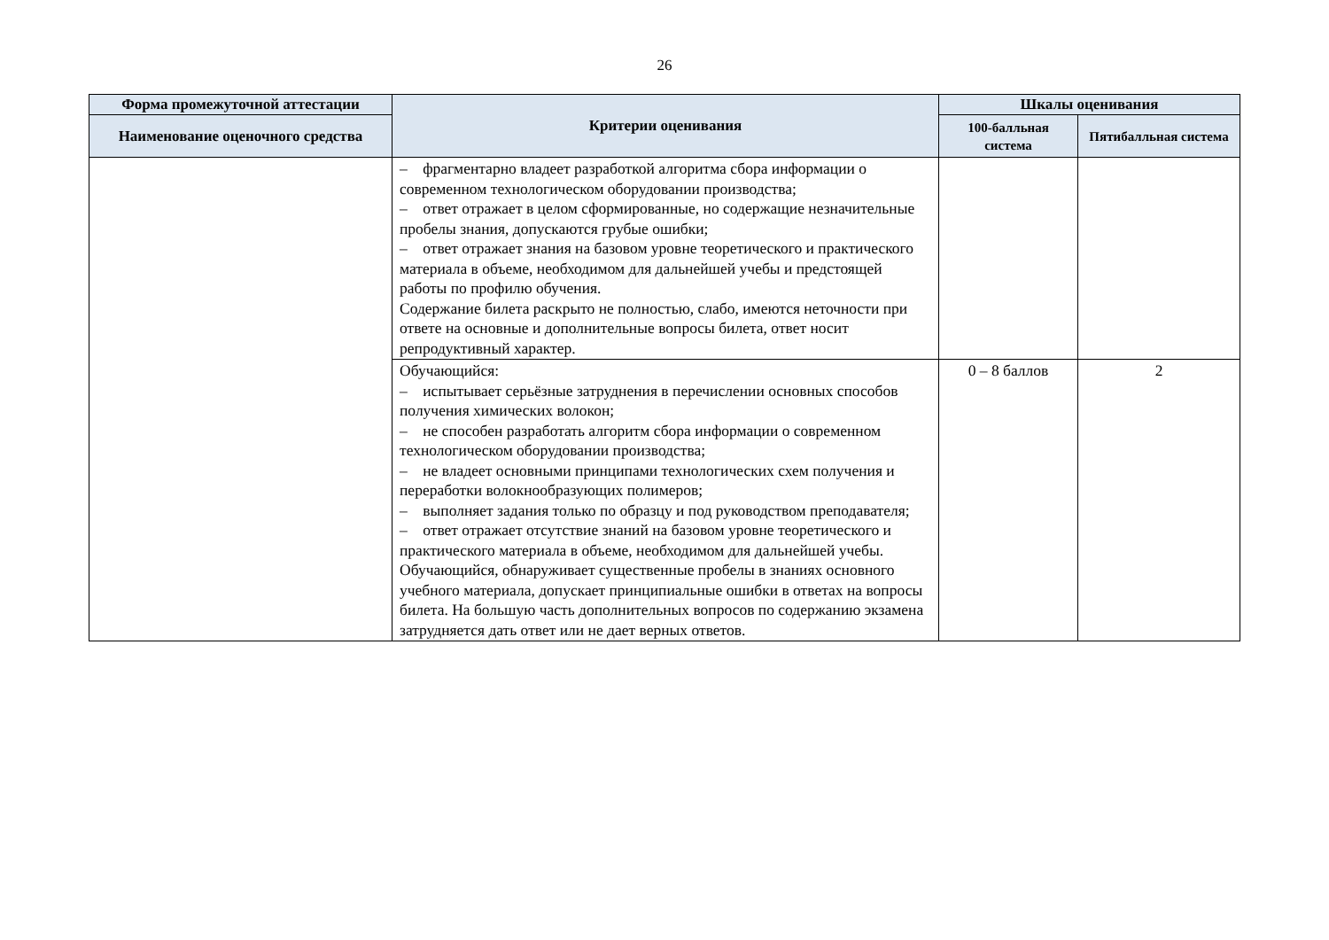26
| Форма промежуточной аттестации | Критерии оценивания | Шкалы оценивания | |
| --- | --- | --- | --- |
| Наименование оценочного средства | | 100-балльная система | Пятибалльная система |
| | – фрагментарно владеет разработкой алгоритма сбора информации о современном технологическом оборудовании производства; – ответ отражает в целом сформированные, но содержащие незначительные пробелы знания, допускаются грубые ошибки; – ответ отражает знания на базовом уровне теоретического и практического материала в объеме, необходимом для дальнейшей учебы и предстоящей работы по профилю обучения. Содержание билета раскрыто не полностью, слабо, имеются неточности при ответе на основные и дополнительные вопросы билета, ответ носит репродуктивный характер. | | |
| | Обучающийся: – испытывает серьёзные затруднения в перечислении основных способов получения химических волокон; – не способен разработать алгоритм сбора информации о современном технологическом оборудовании производства; – не владеет основными принципами технологических схем получения и переработки волокнообразующих полимеров; – выполняет задания только по образцу и под руководством преподавателя; – ответ отражает отсутствие знаний на базовом уровне теоретического и практического материала в объеме, необходимом для дальнейшей учебы. Обучающийся, обнаруживает существенные пробелы в знаниях основного учебного материала, допускает принципиальные ошибки в ответах на вопросы билета. На большую часть дополнительных вопросов по содержанию экзамена затрудняется дать ответ или не дает верных ответов. | 0 – 8 баллов | 2 |